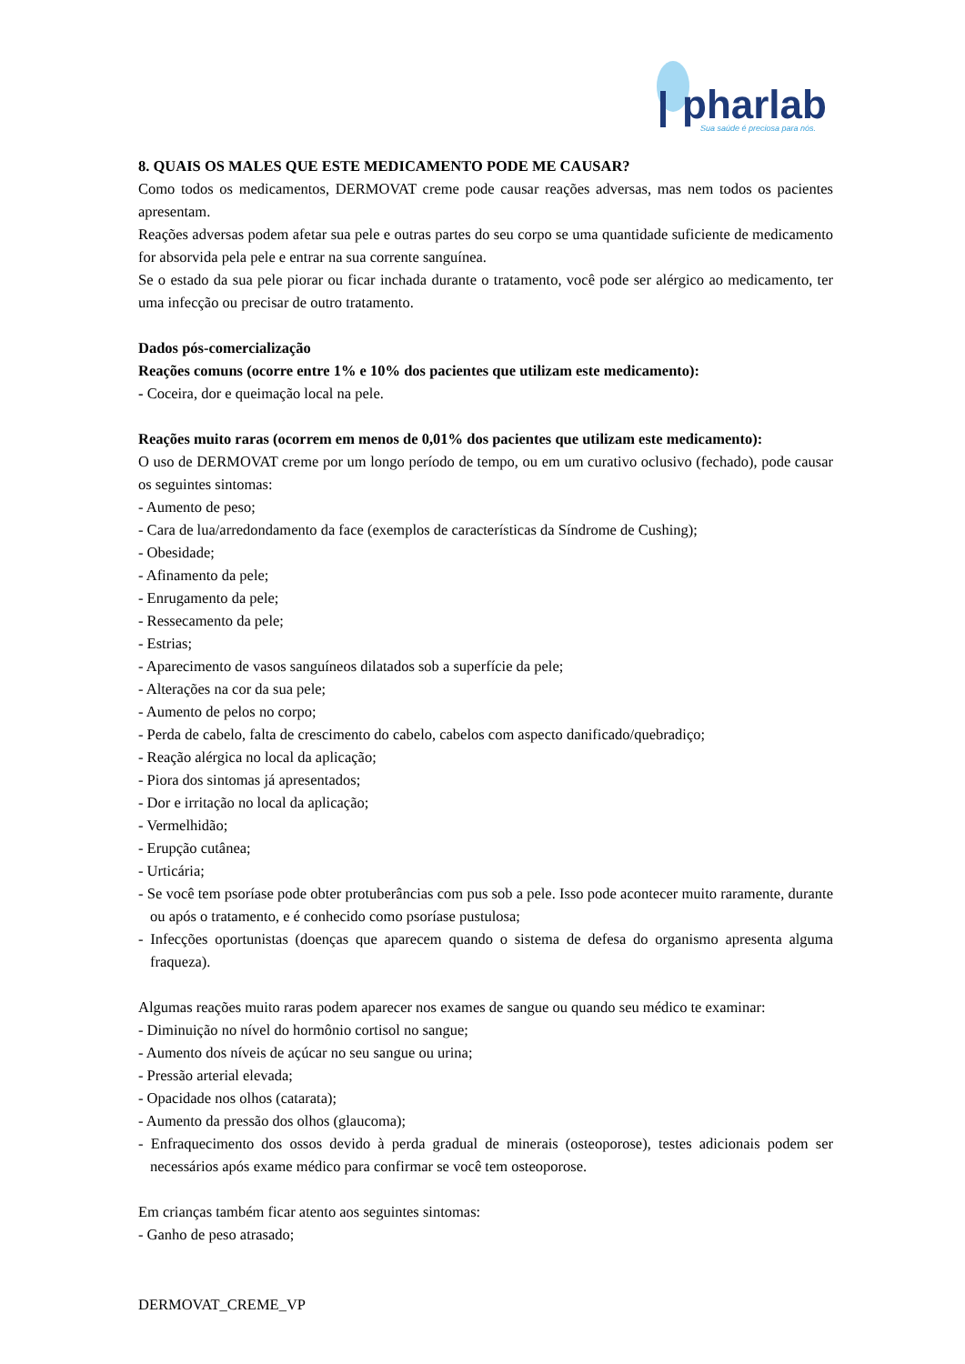pharlab
Sua saúde é preciosa para nós.
8. QUAIS OS MALES QUE ESTE MEDICAMENTO PODE ME CAUSAR?
Como todos os medicamentos, DERMOVAT creme pode causar reações adversas, mas nem todos os pacientes apresentam.
Reações adversas podem afetar sua pele e outras partes do seu corpo se uma quantidade suficiente de medicamento for absorvida pela pele e entrar na sua corrente sanguínea.
Se o estado da sua pele piorar ou ficar inchada durante o tratamento, você pode ser alérgico ao medicamento, ter uma infecção ou precisar de outro tratamento.
Dados pós-comercialização
Reações comuns (ocorre entre 1% e 10% dos pacientes que utilizam este medicamento):
- Coceira, dor e queimação local na pele.
Reações muito raras (ocorrem em menos de 0,01% dos pacientes que utilizam este medicamento):
O uso de DERMOVAT creme por um longo período de tempo, ou em um curativo oclusivo (fechado), pode causar os seguintes sintomas:
- Aumento de peso;
- Cara de lua/arredondamento da face (exemplos de características da Síndrome de Cushing);
- Obesidade;
- Afinamento da pele;
- Enrugamento da pele;
- Ressecamento da pele;
- Estrias;
- Aparecimento de vasos sanguíneos dilatados sob a superfície da pele;
- Alterações na cor da sua pele;
- Aumento de pelos no corpo;
- Perda de cabelo, falta de crescimento do cabelo, cabelos com aspecto danificado/quebradiço;
- Reação alérgica no local da aplicação;
- Piora dos sintomas já apresentados;
- Dor e irritação no local da aplicação;
- Vermelhidão;
- Erupção cutânea;
- Urticária;
- Se você tem psoríase pode obter protuberâncias com pus sob a pele. Isso pode acontecer muito raramente, durante ou após o tratamento, e é conhecido como psoríase pustulosa;
- Infecções oportunistas (doenças que aparecem quando o sistema de defesa do organismo apresenta alguma fraqueza).
Algumas reações muito raras podem aparecer nos exames de sangue ou quando seu médico te examinar:
- Diminuição no nível do hormônio cortisol no sangue;
- Aumento dos níveis de açúcar no seu sangue ou urina;
- Pressão arterial elevada;
- Opacidade nos olhos (catarata);
- Aumento da pressão dos olhos (glaucoma);
- Enfraquecimento dos ossos devido à perda gradual de minerais (osteoporose), testes adicionais podem ser necessários após exame médico para confirmar se você tem osteoporose.
Em crianças também ficar atento aos seguintes sintomas:
- Ganho de peso atrasado;
DERMOVAT_CREME_VP